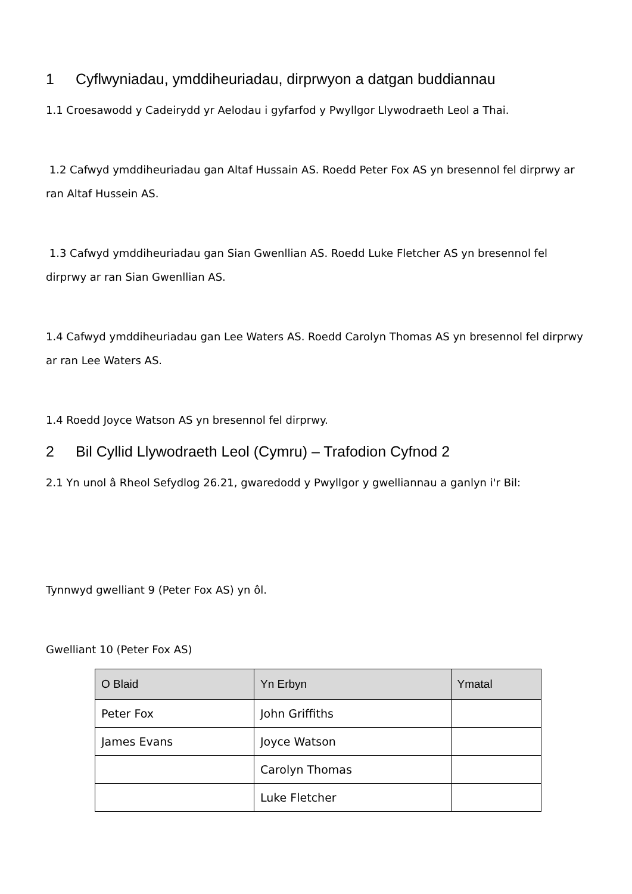1 Cyflwyniadau, ymddiheuriadau, dirprwyon a datgan buddiannau
1.1 Croesawodd y Cadeirydd yr Aelodau i gyfarfod y Pwyllgor Llywodraeth Leol a Thai.
1.2 Cafwyd ymddiheuriadau gan Altaf Hussain AS. Roedd Peter Fox AS yn bresennol fel dirprwy ar ran Altaf Hussein AS.
1.3 Cafwyd ymddiheuriadau gan Sian Gwenllian AS. Roedd Luke Fletcher AS yn bresennol fel dirprwy ar ran Sian Gwenllian AS.
1.4 Cafwyd ymddiheuriadau gan Lee Waters AS. Roedd Carolyn Thomas AS yn bresennol fel dirprwy ar ran Lee Waters AS.
1.4 Roedd Joyce Watson AS yn bresennol fel dirprwy.
2 Bil Cyllid Llywodraeth Leol (Cymru) – Trafodion Cyfnod 2
2.1 Yn unol â Rheol Sefydlog 26.21, gwaredodd y Pwyllgor y gwelliannau a ganlyn i'r Bil:
Tynnwyd gwelliant 9 (Peter Fox AS) yn ôl.
Gwelliant 10 (Peter Fox AS)
| O Blaid | Yn Erbyn | Ymatal |
| --- | --- | --- |
| Peter Fox | John Griffiths | |
| James Evans | Joyce Watson | |
| | Carolyn Thomas | |
| | Luke Fletcher | |